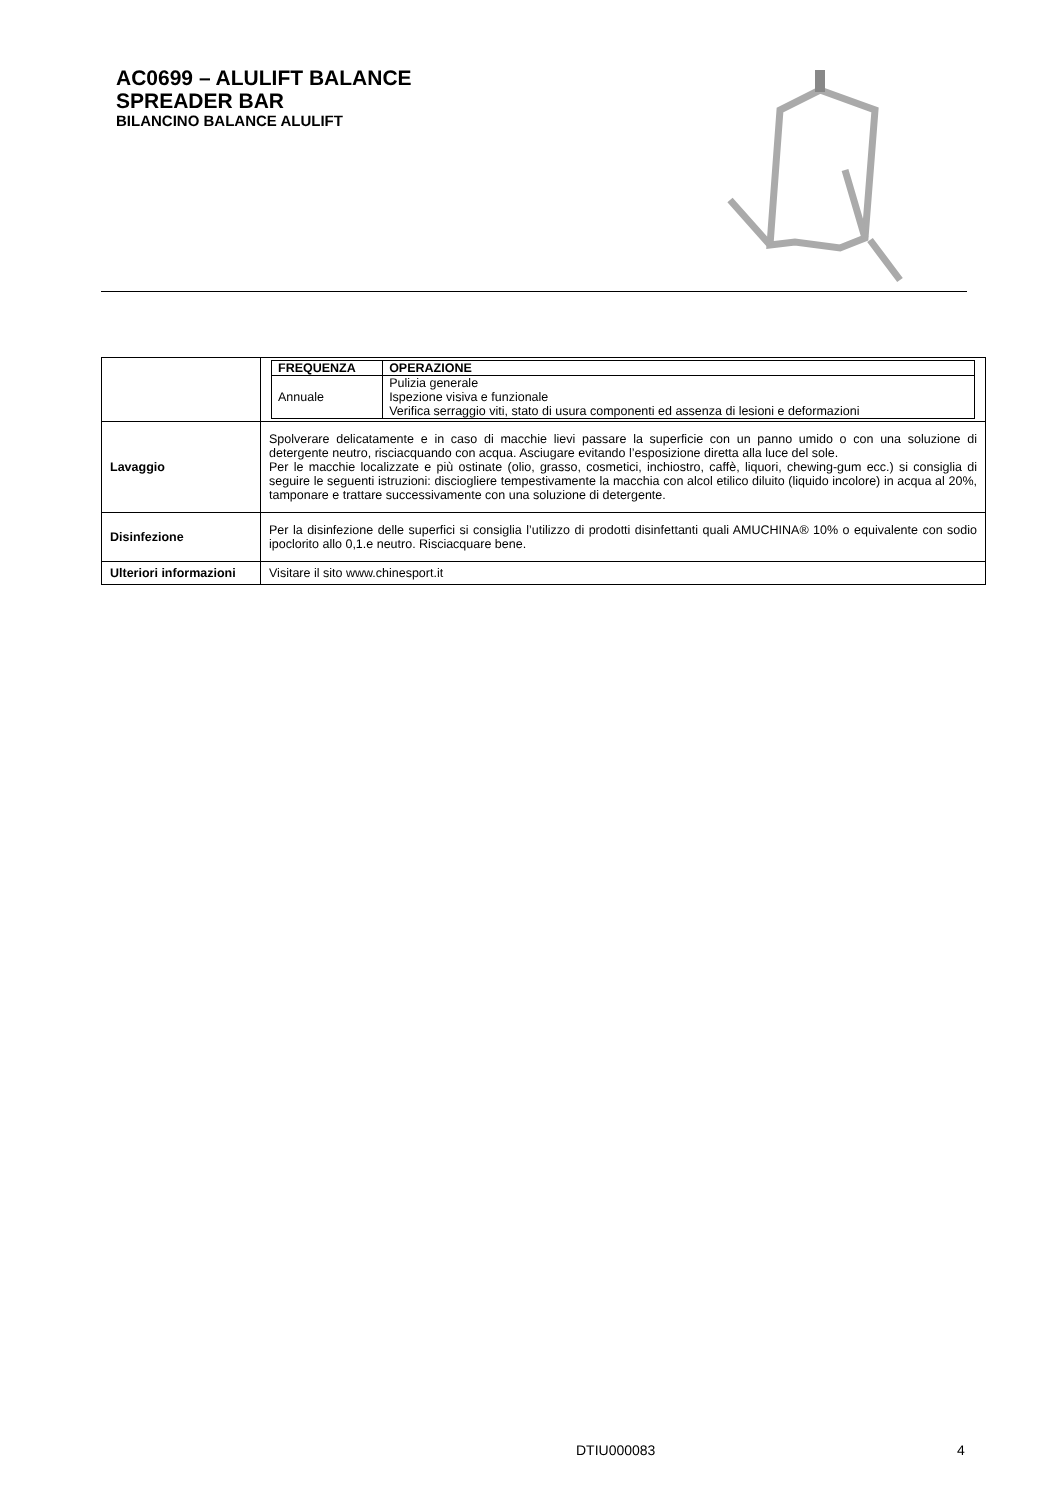AC0699 – ALULIFT BALANCE
SPREADER BAR
BILANCINO BALANCE ALULIFT
| | / FREQUENZA / OPERAZIONE / / --- / --- / / Annuale / Pulizia generale Ispezione visiva e funzionale Verifica serraggio viti, stato di usura componenti ed assenza di lesioni e deformazioni / |
| Lavaggio | Spolverare delicatamente e in caso di macchie lievi passare la superficie con un panno umido o con una soluzione di detergente neutro, risciacquando con acqua. Asciugare evitando l’esposizione diretta alla luce del sole. Per le macchie localizzate e più ostinate (olio, grasso, cosmetici, inchiostro, caffè, liquori, chewing-gum ecc.) si consiglia di seguire le seguenti istruzioni: disciogliere tempestivamente la macchia con alcol etilico diluito (liquido incolore) in acqua al 20%, tamponare e trattare successivamente con una soluzione di detergente. |
| Disinfezione | Per la disinfezione delle superfici si consiglia l’utilizzo di prodotti disinfettanti quali AMUCHINA® 10% o equivalente con sodio ipoclorito allo 0,1.e neutro. Risciacquare bene. |
| Ulteriori informazioni | Visitare il sito www.chinesport.it |
DTIU000083 4